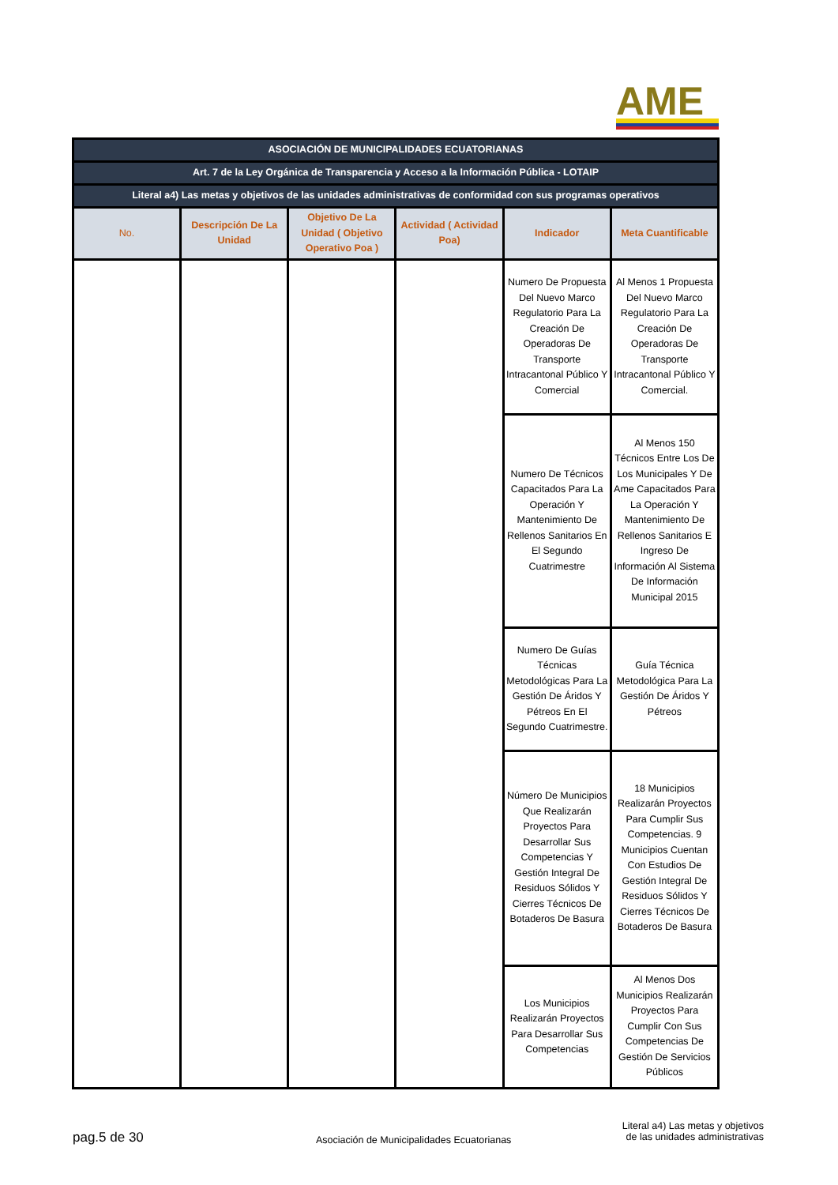AME
| ASOCIACIÓN DE MUNICIPALIDADES ECUATORIANAS | | | | | |
| Art. 7 de la Ley Orgánica de Transparencia y Acceso a la Información Pública - LOTAIP | | | | | |
| Literal a4) Las metas y objetivos de las unidades administrativas de conformidad con sus programas operativos | | | | | |
| No. | Descripción De La Unidad | Objetivo De La Unidad ( Objetivo Operativo Poa ) | Actividad ( Actividad Poa) | Indicador | Meta Cuantificable |
| | | | | Numero De Propuesta Del Nuevo Marco Regulatorio Para La Creación De Operadoras De Transporte Intracantonal Público Y Comercial | Al Menos 1 Propuesta Del Nuevo Marco Regulatorio Para La Creación De Operadoras De Transporte Intracantonal Público Y Comercial. |
| | | | | Numero De Técnicos Capacitados Para La Operación Y Mantenimiento De Rellenos Sanitarios En El Segundo Cuatrimestre | Al Menos 150 Técnicos Entre Los De Los Municipales Y De Ame Capacitados Para La Operación Y Mantenimiento De Rellenos Sanitarios E Ingreso De Información Al Sistema De Información Municipal 2015 |
| | | | | Numero De Guías Técnicas Metodológicas Para La Gestión De Áridos Y Pétreos En El Segundo Cuatrimestre. | Guía Técnica Metodológica Para La Gestión De Áridos Y Pétreos |
| | | | | Número De Municipios Que Realizarán Proyectos Para Desarrollar Sus Competencias Y Gestión Integral De Residuos Sólidos Y Cierres Técnicos De Botaderos De Basura | 18 Municipios Realizarán Proyectos Para Cumplir Sus Competencias. 9 Municipios Cuentan Con Estudios De Gestión Integral De Residuos Sólidos Y Cierres Técnicos De Botaderos De Basura |
| | | | | Los Municipios Realizarán Proyectos Para Desarrollar Sus Competencias | Al Menos Dos Municipios Realizarán Proyectos Para Cumplir Con Sus Competencias De Gestión De Servicios Públicos |
pag.5 de 30
Asociación de Municipalidades Ecuatorianas
Literal a4) Las metas y objetivos de las unidades administrativas